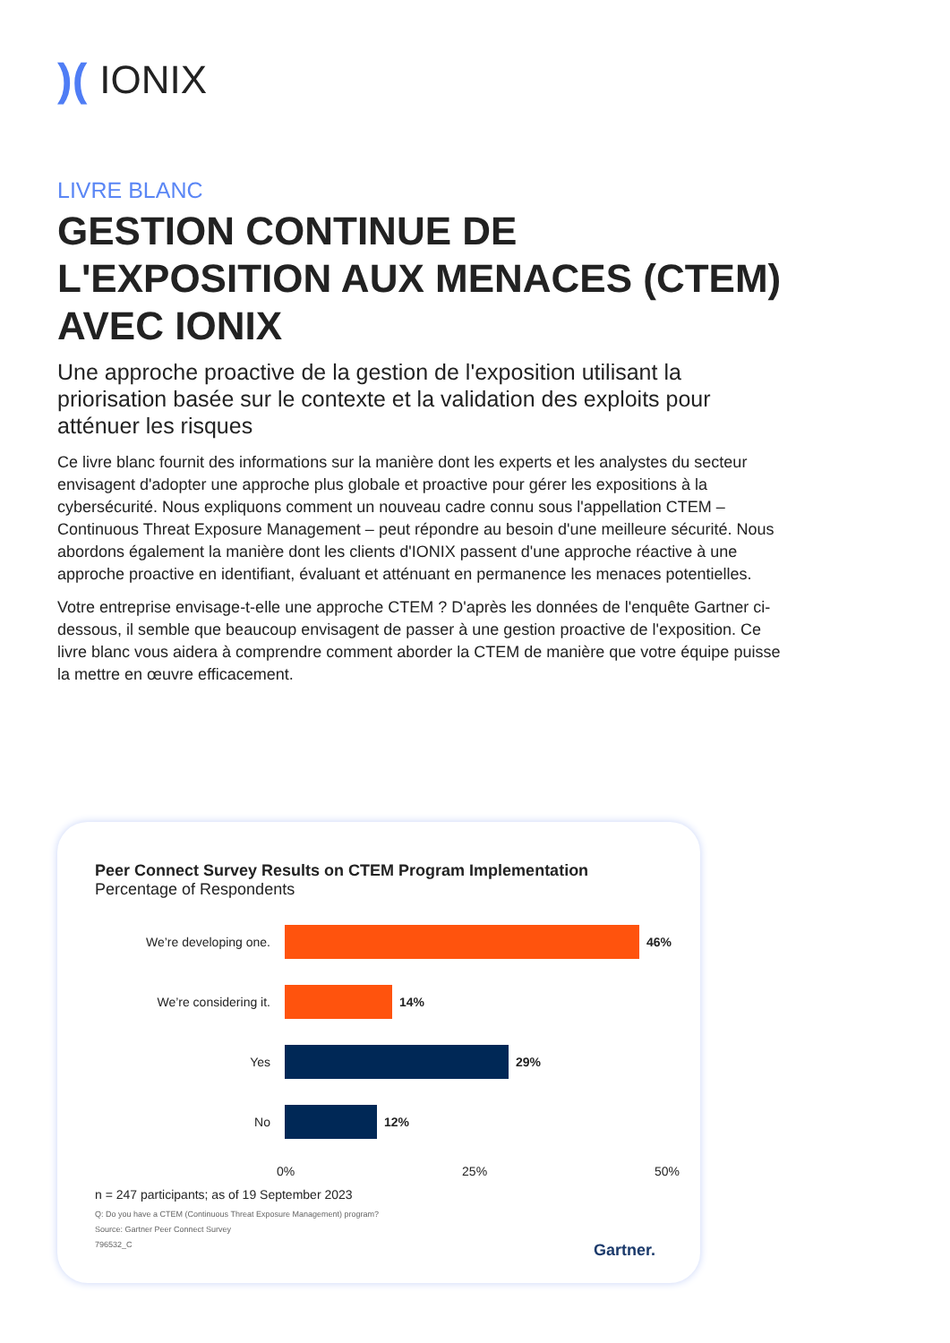)(IONIX
LIVRE BLANC
GESTION CONTINUE DE L'EXPOSITION AUX MENACES (CTEM) AVEC IONIX
Une approche proactive de la gestion de l'exposition utilisant la priorisation basée sur le contexte et la validation des exploits pour atténuer les risques
Ce livre blanc fournit des informations sur la manière dont les experts et les analystes du secteur envisagent d'adopter une approche plus globale et proactive pour gérer les expositions à la cybersécurité. Nous expliquons comment un nouveau cadre connu sous l'appellation CTEM – Continuous Threat Exposure Management – peut répondre au besoin d'une meilleure sécurité. Nous abordons également la manière dont les clients d'IONIX passent d'une approche réactive à une approche proactive en identifiant, évaluant et atténuant en permanence les menaces potentielles.
Votre entreprise envisage-t-elle une approche CTEM ? D'après les données de l'enquête Gartner ci-dessous, il semble que beaucoup envisagent de passer à une gestion proactive de l'exposition. Ce livre blanc vous aidera à comprendre comment aborder la CTEM de manière que votre équipe puisse la mettre en œuvre efficacement.
Peer Connect Survey Results on CTEM Program Implementation
Percentage of Respondents
We’re developing one. 46%
We’re considering it. 14%
Yes 29%
No 12%
0% 25% 50%
n = 247 participants; as of 19 September 2023
Q: Do you have a CTEM (Continuous Threat Exposure Management) program?
Source: Gartner Peer Connect Survey
796532_C
Gartner.